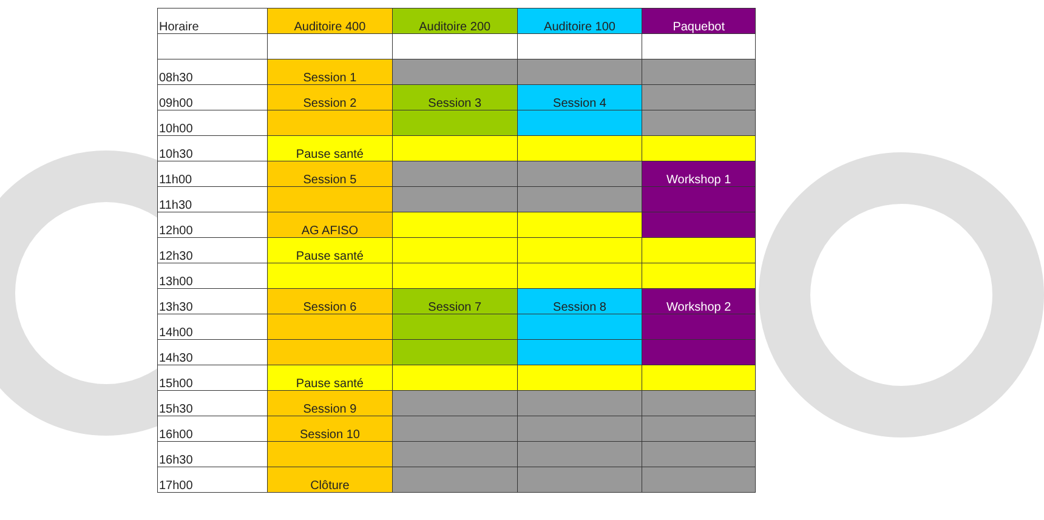| Horaire | Auditoire 400 | Auditoire 200 | Auditoire 100 | Paquebot |
| --- | --- | --- | --- | --- |
| 08h30 | Session 1 | | | |
| 09h00 | Session 2 | Session 3 | Session 4 | |
| 10h00 | | | | |
| 10h30 | Pause santé | | | |
| 11h00 | Session 5 | | | Workshop 1 |
| 11h30 | | | | |
| 12h00 | AG AFISO | | | |
| 12h30 | Pause santé | | | |
| 13h00 | | | | |
| 13h30 | Session 6 | Session 7 | Session 8 | Workshop 2 |
| 14h00 | | | | |
| 14h30 | | | | |
| 15h00 | Pause santé | | | |
| 15h30 | Session 9 | | | |
| 16h00 | Session 10 | | | |
| 16h30 | | | | |
| 17h00 | Clôture | | | |